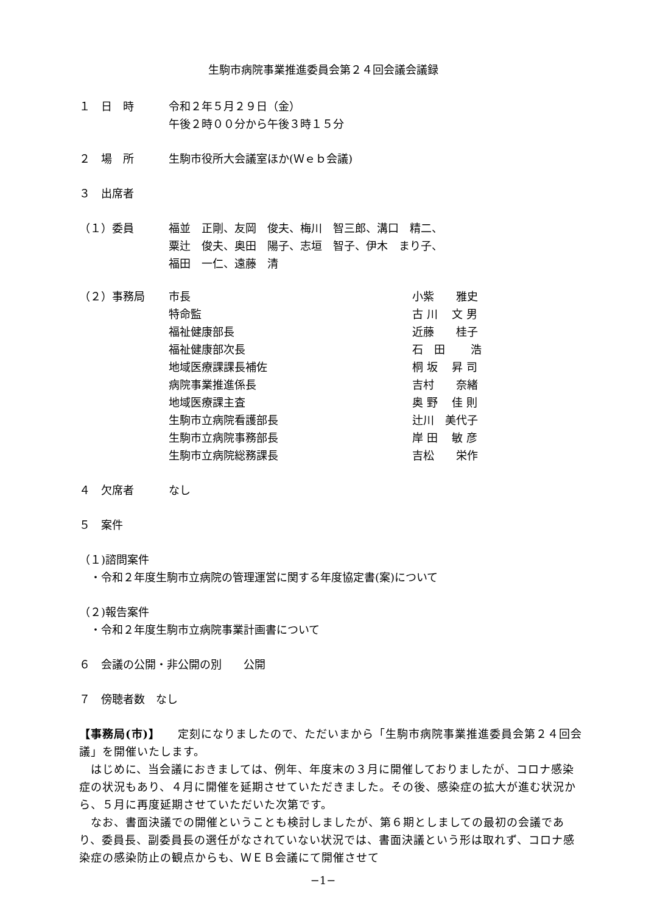生駒市病院事業推進委員会第２４回会議会議録
１　日　時 令和２年５月２９日（金）
午後２時００分から午後３時１５分
２　場　所 生駒市役所大会議室ほか(Ｗｅｂ会議)
３　出席者
（１）委員 福並　正剛、友岡　俊夫、梅川　智三郎、溝口　精二、
粟辻　俊夫、奥田　陽子、志垣　智子、伊木　まり子、
福田　一仁、遠藤　清
（２）事務局
| 市長 | 小紫 雅史 |
| 特命監 | 古 川 文 男 |
| 福祉健康部長 | 近藤 桂子 |
| 福祉健康部次長 | 石 田 浩 |
| 地域医療課課長補佐 | 桐 坂 昇 司 |
| 病院事業推進係長 | 吉村 奈緒 |
| 地域医療課主査 | 奥 野 佳 則 |
| 生駒市立病院看護部長 | 辻川 美代子 |
| 生駒市立病院事務部長 | 岸 田 敏 彦 |
| 生駒市立病院総務課長 | 吉松 栄作 |
４　欠席者 なし
５　案件
（１)諮問案件
　・令和２年度生駒市立病院の管理運営に関する年度協定書(案)について
（２)報告案件
　・令和２年度生駒市立病院事業計画書について
６　会議の公開・非公開の別　　公開
７　傍聴者数　なし
【事務局(市)】　　定刻になりましたので、ただいまから「生駒市病院事業推進委員会第２４回会議」を開催いたします。
　はじめに、当会議におきましては、例年、年度末の３月に開催しておりましたが、コロナ感染症の状況もあり、４月に開催を延期させていただきました。その後、感染症の拡大が進む状況から、５月に再度延期させていただいた次第です。
　なお、書面決議での開催ということも検討しましたが、第６期としましての最初の会議であり、委員長、副委員長の選任がなされていない状況では、書面決議という形は取れず、コロナ感染症の感染防止の観点からも、ＷＥＢ会議にて開催させて
−1−